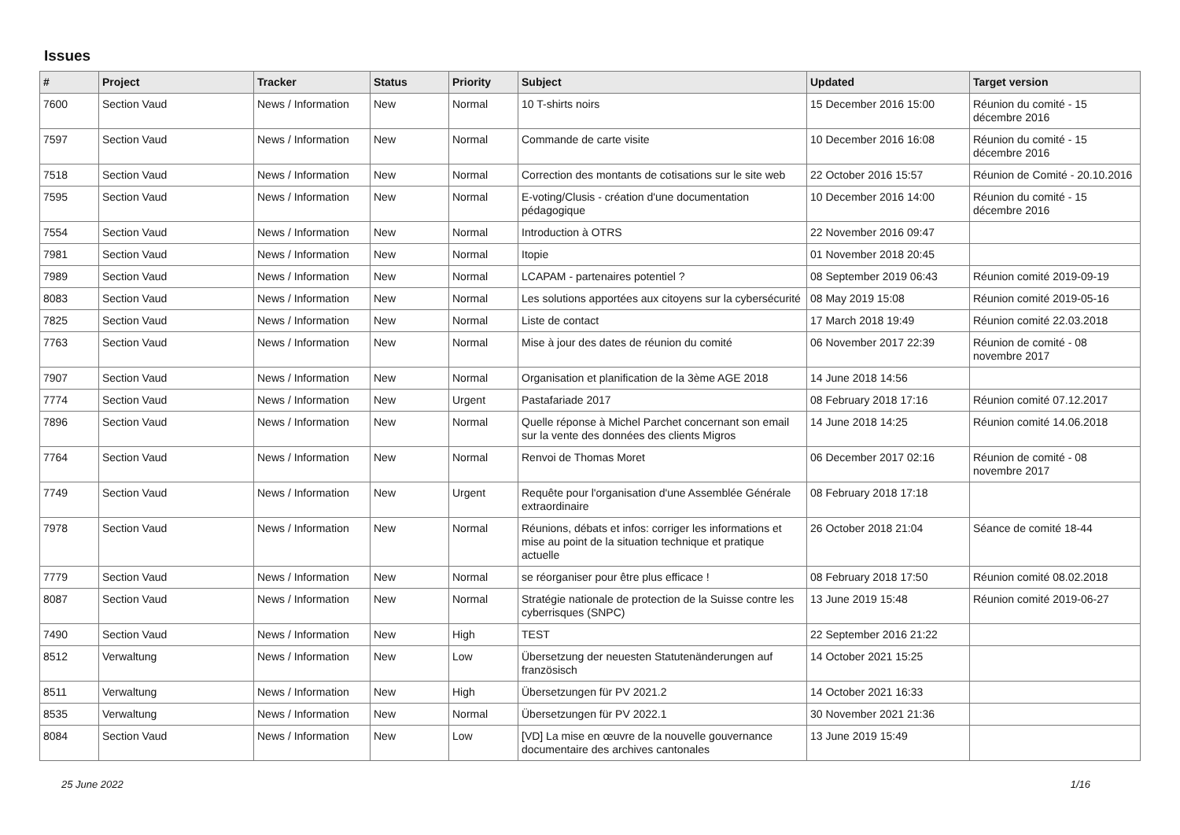Issues
| # | Project | Tracker | Status | Priority | Subject | Updated | Target version |
| --- | --- | --- | --- | --- | --- | --- | --- |
| 7600 | Section Vaud | News / Information | New | Normal | 10 T-shirts noirs | 15 December 2016 15:00 | Réunion du comité - 15 décembre 2016 |
| 7597 | Section Vaud | News / Information | New | Normal | Commande de carte visite | 10 December 2016 16:08 | Réunion du comité - 15 décembre 2016 |
| 7518 | Section Vaud | News / Information | New | Normal | Correction des montants de cotisations sur le site web | 22 October 2016 15:57 | Réunion de Comité - 20.10.2016 |
| 7595 | Section Vaud | News / Information | New | Normal | E-voting/Clusis - création d'une documentation pédagogique | 10 December 2016 14:00 | Réunion du comité - 15 décembre 2016 |
| 7554 | Section Vaud | News / Information | New | Normal | Introduction à OTRS | 22 November 2016 09:47 | |
| 7981 | Section Vaud | News / Information | New | Normal | Itopie | 01 November 2018 20:45 | |
| 7989 | Section Vaud | News / Information | New | Normal | LCAPAM - partenaires potentiel ? | 08 September 2019 06:43 | Réunion comité 2019-09-19 |
| 8083 | Section Vaud | News / Information | New | Normal | Les solutions apportées aux citoyens sur la cybersécurité | 08 May 2019 15:08 | Réunion comité 2019-05-16 |
| 7825 | Section Vaud | News / Information | New | Normal | Liste de contact | 17 March 2018 19:49 | Réunion comité 22.03.2018 |
| 7763 | Section Vaud | News / Information | New | Normal | Mise à jour des dates de réunion du comité | 06 November 2017 22:39 | Réunion de comité - 08 novembre 2017 |
| 7907 | Section Vaud | News / Information | New | Normal | Organisation et planification de la 3ème AGE 2018 | 14 June 2018 14:56 | |
| 7774 | Section Vaud | News / Information | New | Urgent | Pastafariade 2017 | 08 February 2018 17:16 | Réunion comité 07.12.2017 |
| 7896 | Section Vaud | News / Information | New | Normal | Quelle réponse à Michel Parchet concernant son email sur la vente des données des clients Migros | 14 June 2018 14:25 | Réunion comité 14.06.2018 |
| 7764 | Section Vaud | News / Information | New | Normal | Renvoi de Thomas Moret | 06 December 2017 02:16 | Réunion de comité - 08 novembre 2017 |
| 7749 | Section Vaud | News / Information | New | Urgent | Requête pour l'organisation d'une Assemblée Générale extraordinaire | 08 February 2018 17:18 | |
| 7978 | Section Vaud | News / Information | New | Normal | Réunions, débats et infos: corriger les informations et mise au point de la situation technique et pratique actuelle | 26 October 2018 21:04 | Séance de comité 18-44 |
| 7779 | Section Vaud | News / Information | New | Normal | se réorganiser pour être plus efficace ! | 08 February 2018 17:50 | Réunion comité 08.02.2018 |
| 8087 | Section Vaud | News / Information | New | Normal | Stratégie nationale de protection de la Suisse contre les cyberrisques (SNPC) | 13 June 2019 15:48 | Réunion comité 2019-06-27 |
| 7490 | Section Vaud | News / Information | New | High | TEST | 22 September 2016 21:22 | |
| 8512 | Verwaltung | News / Information | New | Low | Übersetzung der neuesten Statutenänderungen auf französisch | 14 October 2021 15:25 | |
| 8511 | Verwaltung | News / Information | New | High | Übersetzungen für PV 2021.2 | 14 October 2021 16:33 | |
| 8535 | Verwaltung | News / Information | New | Normal | Übersetzungen für PV 2022.1 | 30 November 2021 21:36 | |
| 8084 | Section Vaud | News / Information | New | Low | [VD] La mise en œuvre de la nouvelle gouvernance documentaire des archives cantonales | 13 June 2019 15:49 | |
25 June 2022 1/16